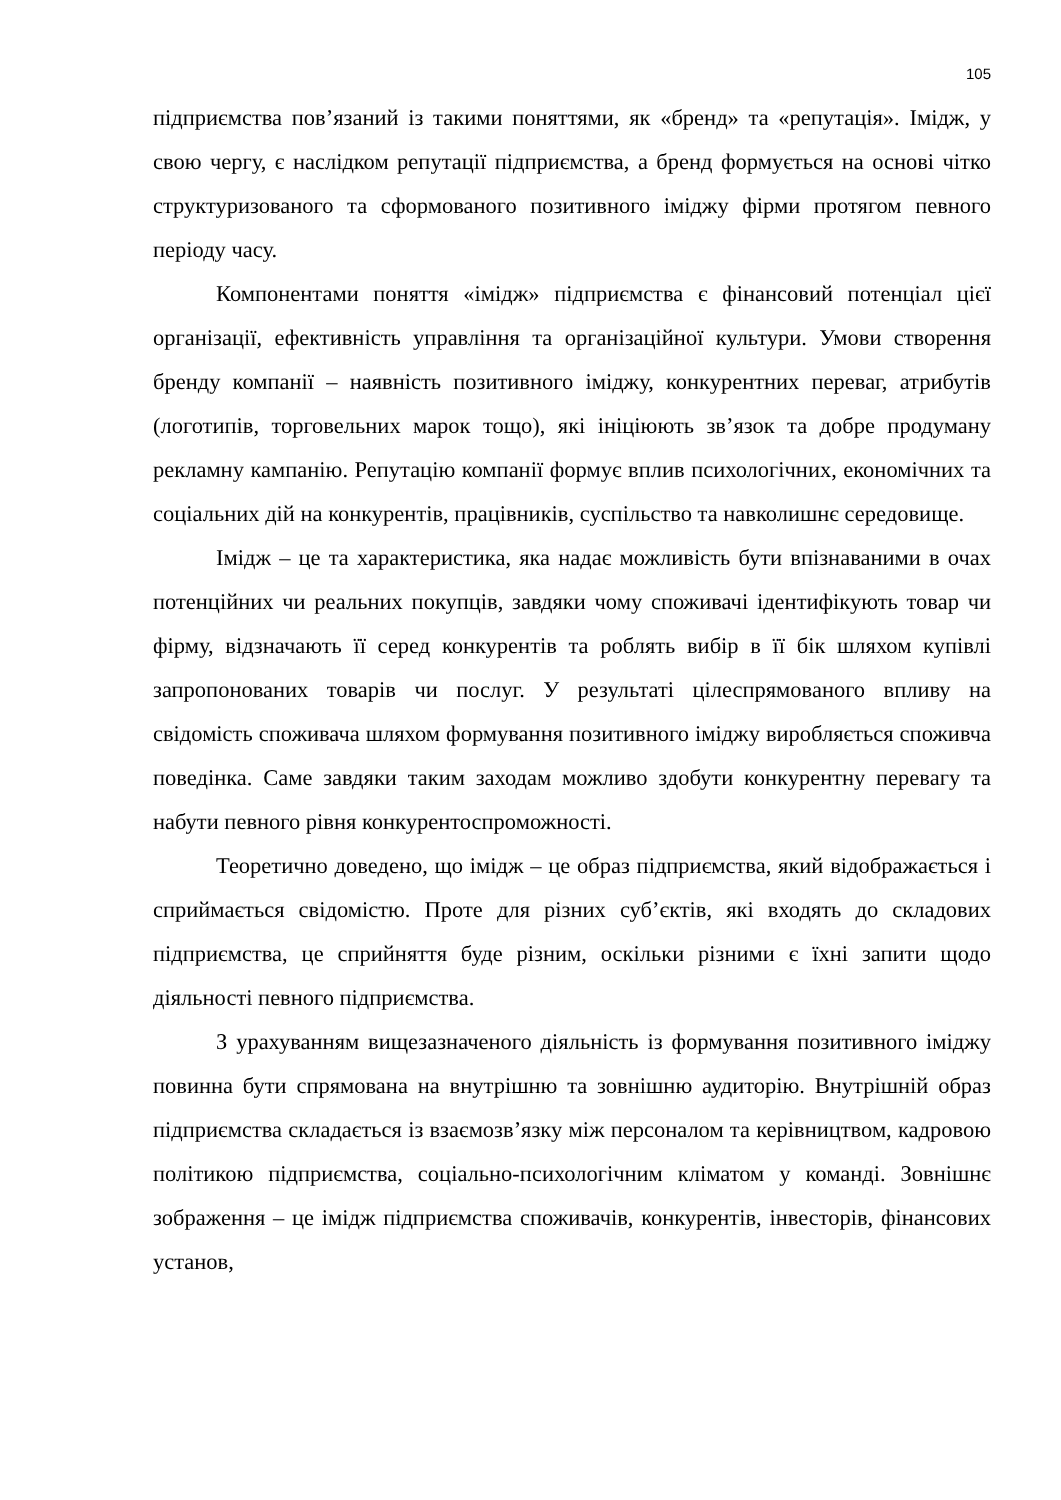105
підприємства пов’язаний із такими поняттями, як «бренд» та «репутація». Імідж, у свою чергу, є наслідком репутації підприємства, а бренд формується на основі чітко структуризованого та сформованого позитивного іміджу фірми протягом певного періоду часу.
Компонентами поняття «імідж» підприємства є фінансовий потенціал цієї організації, ефективність управління та організаційної культури. Умови створення бренду компанії – наявність позитивного іміджу, конкурентних переваг, атрибутів (логотипів, торговельних марок тощо), які ініціюють зв’язок та добре продуману рекламну кампанію. Репутацію компанії формує вплив психологічних, економічних та соціальних дій на конкурентів, працівників, суспільство та навколишнє середовище.
Імідж – це та характеристика, яка надає можливість бути впізнаваними в очах потенційних чи реальних покупців, завдяки чому споживачі ідентифікують товар чи фірму, відзначають її серед конкурентів та роблять вибір в її бік шляхом купівлі запропонованих товарів чи послуг. У результаті цілеспрямованого впливу на свідомість споживача шляхом формування позитивного іміджу виробляється споживча поведінка. Саме завдяки таким заходам можливо здобути конкурентну перевагу та набути певного рівня конкурентоспроможності.
Теоретично доведено, що імідж – це образ підприємства, який відображається і сприймається свідомістю. Проте для різних суб’єктів, які входять до складових підприємства, це сприйняття буде різним, оскільки різними є їхні запити щодо діяльності певного підприємства.
З урахуванням вищезазначеного діяльність із формування позитивного іміджу повинна бути спрямована на внутрішню та зовнішню аудиторію. Внутрішній образ підприємства складається із взаємозв’язку між персоналом та керівництвом, кадровою політикою підприємства, соціально-психологічним кліматом у команді. Зовнішнє зображення – це імідж підприємства споживачів, конкурентів, інвесторів, фінансових установ,